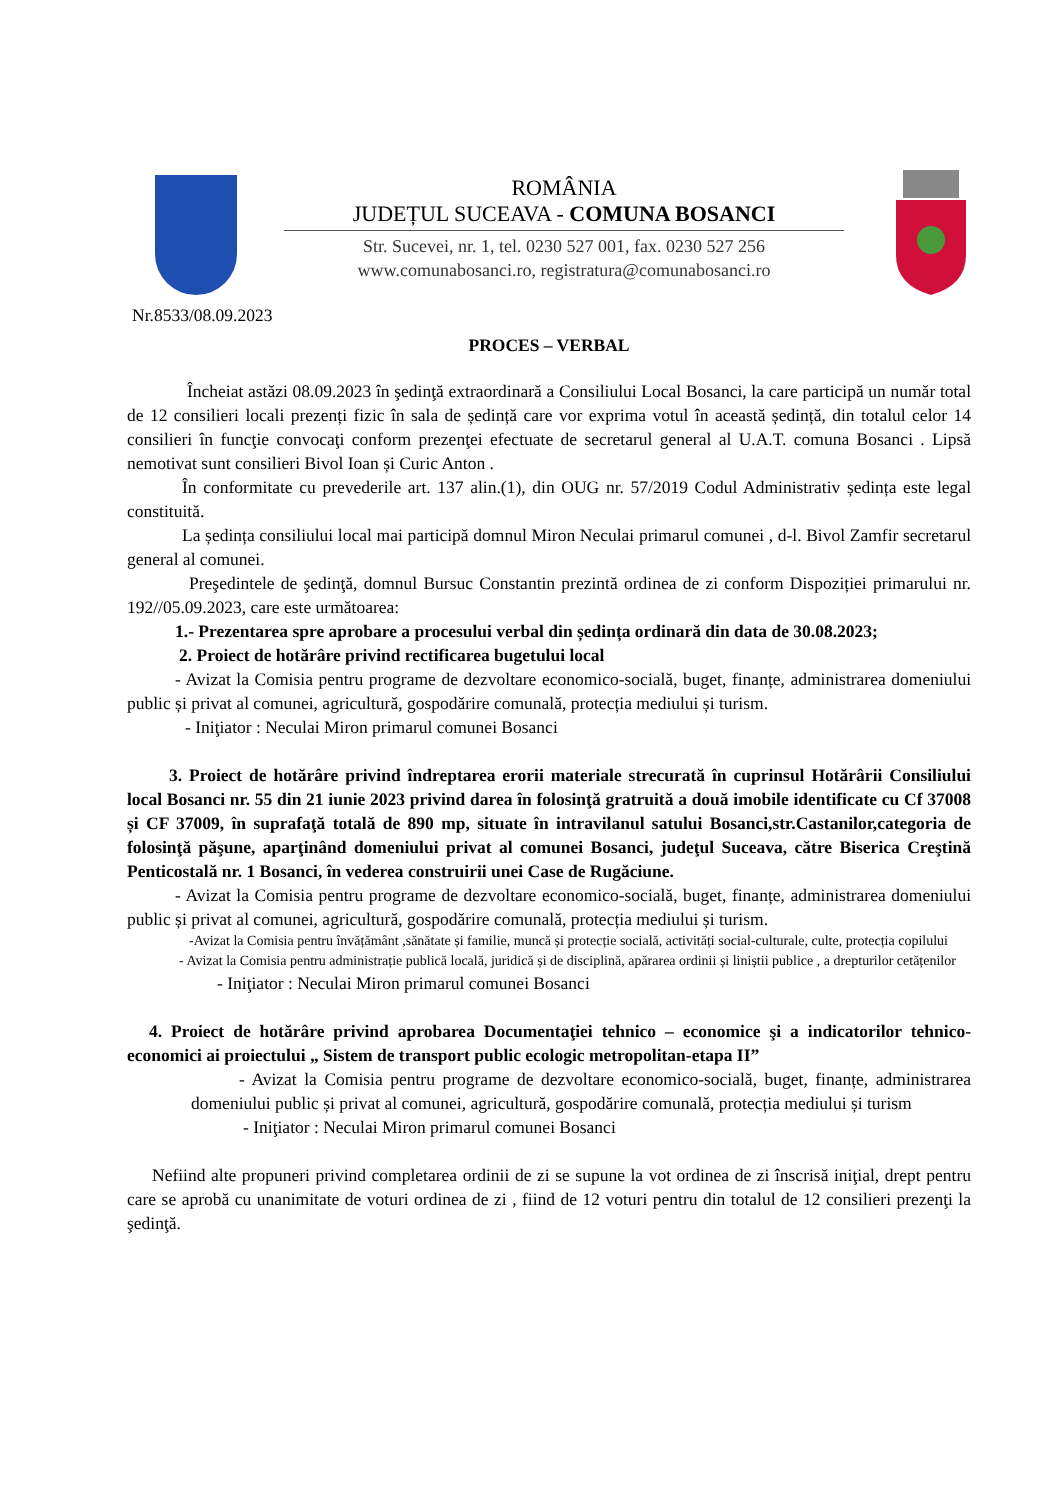ROMÂNIA
JUDEȚUL SUCEAVA - COMUNA BOSANCI
Str. Sucevei, nr. 1, tel. 0230 527 001, fax. 0230 527 256
www.comunabosanci.ro, registratura@comunabosanci.ro
Nr.8533/08.09.2023
PROCES – VERBAL
Încheiat astăzi 08.09.2023 în şedinţă extraordinară a Consiliului Local Bosanci, la care participă un număr total de 12 consilieri locali prezenți fizic în sala de ședință care vor exprima votul în această ședință, din totalul celor 14 consilieri în funcţie convocaţi conform prezenţei efectuate de secretarul general al U.A.T. comuna Bosanci . Lipsă nemotivat sunt consilieri Bivol Ioan și Curic Anton .
În conformitate cu prevederile art. 137 alin.(1), din OUG nr. 57/2019 Codul Administrativ ședința este legal constituită.
La ședința consiliului local mai participă domnul Miron Neculai primarul comunei , d-l. Bivol Zamfir secretarul general al comunei.
Preşedintele de şedinţă, domnul Bursuc Constantin prezintă ordinea de zi conform Dispoziției primarului nr. 192//05.09.2023, care este următoarea:
1.- Prezentarea spre aprobare a procesului verbal din ședința ordinară din data de 30.08.2023;
2. Proiect de hotărâre privind rectificarea bugetului local
- Avizat la Comisia pentru programe de dezvoltare economico-socială, buget, finanțe, administrarea domeniului public și privat al comunei, agricultură, gospodărire comunală, protecția mediului și turism.
- Iniţiator : Neculai Miron primarul comunei Bosanci
3. Proiect de hotărâre privind îndreptarea erorii materiale strecurată în cuprinsul Hotărârii Consiliului local Bosanci nr. 55 din 21 iunie 2023 privind darea în folosinţă gratruită a două imobile identificate cu Cf 37008 și CF 37009, în suprafaţă totală de 890 mp, situate în intravilanul satului Bosanci,str.Castanilor,categoria de folosinţă păşune, aparţinând domeniului privat al comunei Bosanci, judeţul Suceava, către Biserica Creştină Penticostală nr. 1 Bosanci, în vederea construirii unei Case de Rugăciune.
- Avizat la Comisia pentru programe de dezvoltare economico-socială, buget, finanțe, administrarea domeniului public și privat al comunei, agricultură, gospodărire comunală, protecția mediului și turism.
-Avizat la Comisia pentru învățământ ,sănătate și familie, muncă și protecție socială, activități social-culturale, culte, protecția copilului
- Avizat la Comisia pentru administrație publică locală, juridică și de disciplină, apărarea ordinii și liniștii publice , a drepturilor cetățenilor
- Iniţiator : Neculai Miron primarul comunei Bosanci
4. Proiect de hotărâre privind aprobarea Documentaţiei tehnico – economice şi a indicatorilor tehnico-economici ai proiectului „ Sistem de transport public ecologic metropolitan-etapa II”
- Avizat la Comisia pentru programe de dezvoltare economico-socială, buget, finanțe, administrarea domeniului public și privat al comunei, agricultură, gospodărire comunală, protecția mediului și turism
- Iniţiator : Neculai Miron primarul comunei Bosanci
Nefiind alte propuneri privind completarea ordinii de zi se supune la vot ordinea de zi înscrisă iniţial, drept pentru care se aprobă cu unanimitate de voturi ordinea de zi , fiind de 12 voturi pentru din totalul de 12 consilieri prezenţi la şedinţă.